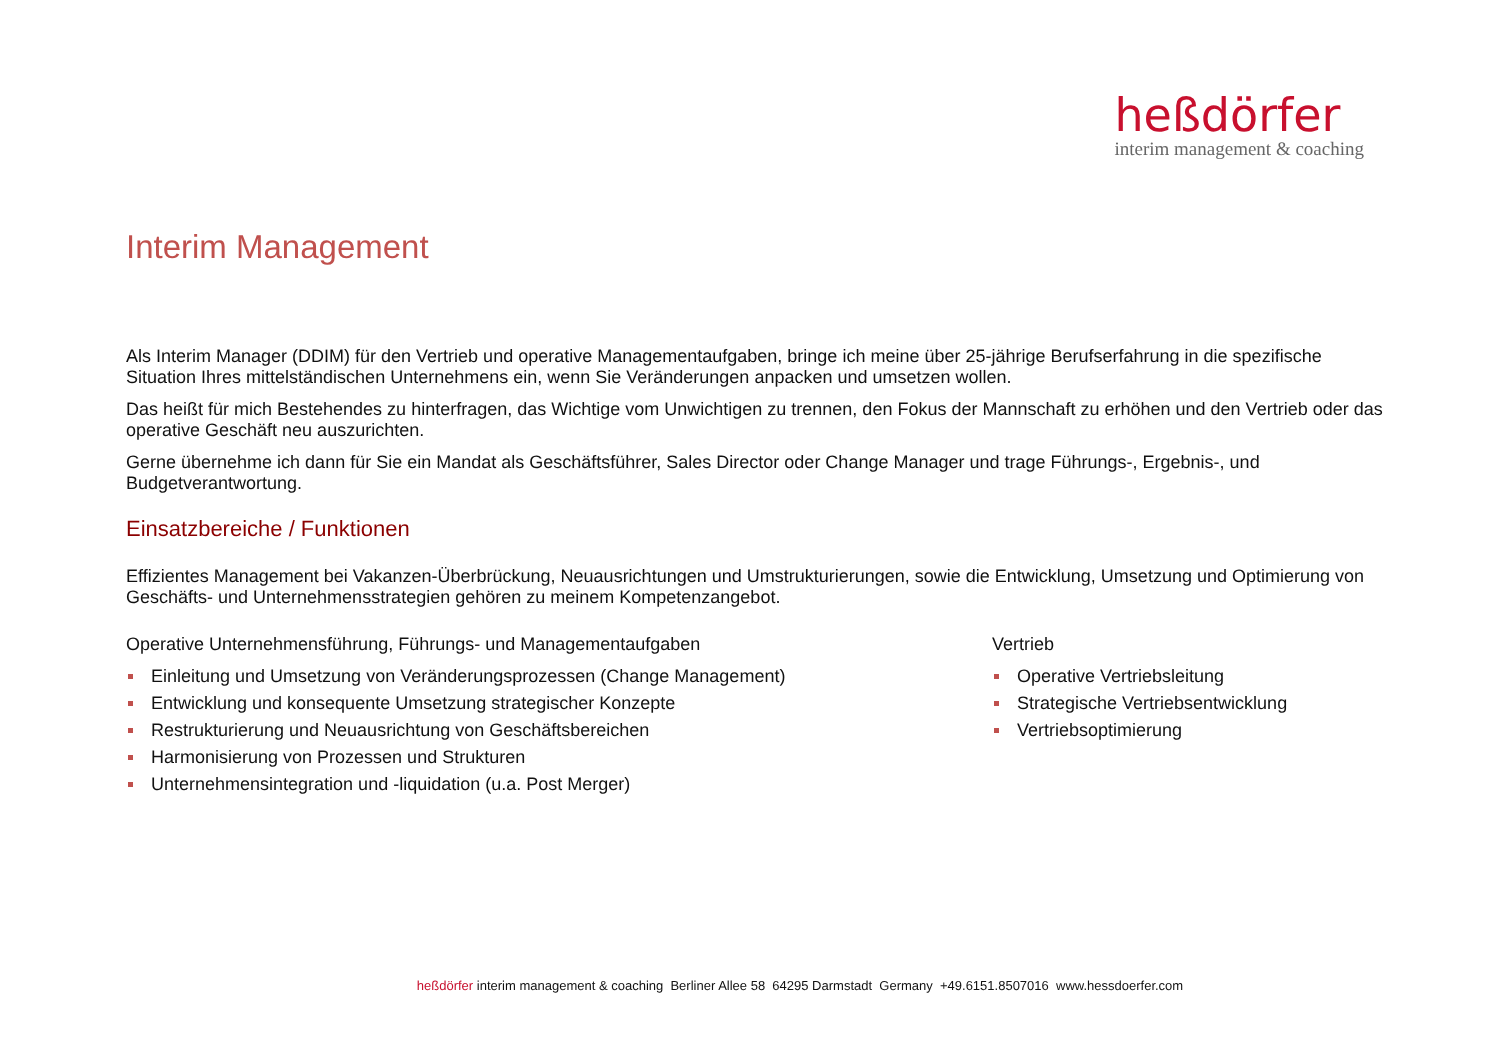heßdörfer
interim management & coaching
Interim Management
Als Interim Manager (DDIM) für den Vertrieb und operative Managementaufgaben, bringe ich meine über 25-jährige Berufserfahrung in die spezifische Situation Ihres mittelständischen Unternehmens ein, wenn Sie Veränderungen anpacken und umsetzen wollen.
Das heißt für mich Bestehendes zu hinterfragen, das Wichtige vom Unwichtigen zu trennen, den Fokus der Mannschaft zu erhöhen und den Vertrieb oder das operative Geschäft neu auszurichten.
Gerne übernehme ich dann für Sie ein Mandat als Geschäftsführer, Sales Director oder Change Manager und trage Führungs-, Ergebnis-, und Budgetverantwortung.
Einsatzbereiche / Funktionen
Effizientes Management bei Vakanzen-Überbrückung, Neuausrichtungen und Umstrukturierungen, sowie die Entwicklung, Umsetzung und Optimierung von Geschäfts- und Unternehmensstrategien gehören zu meinem Kompetenzangebot.
Operative Unternehmensführung, Führungs- und Managementaufgaben
Einleitung und Umsetzung von Veränderungsprozessen (Change Management)
Entwicklung und konsequente Umsetzung strategischer Konzepte
Restrukturierung und Neuausrichtung von Geschäftsbereichen
Harmonisierung von Prozessen und Strukturen
Unternehmensintegration und -liquidation (u.a. Post Merger)
Vertrieb
Operative Vertriebsleitung
Strategische Vertriebsentwicklung
Vertriebsoptimierung
heßdörfer interim management & coaching Berliner Allee 58 64295 Darmstadt Germany +49.6151.8507016 www.hessdoerfer.com